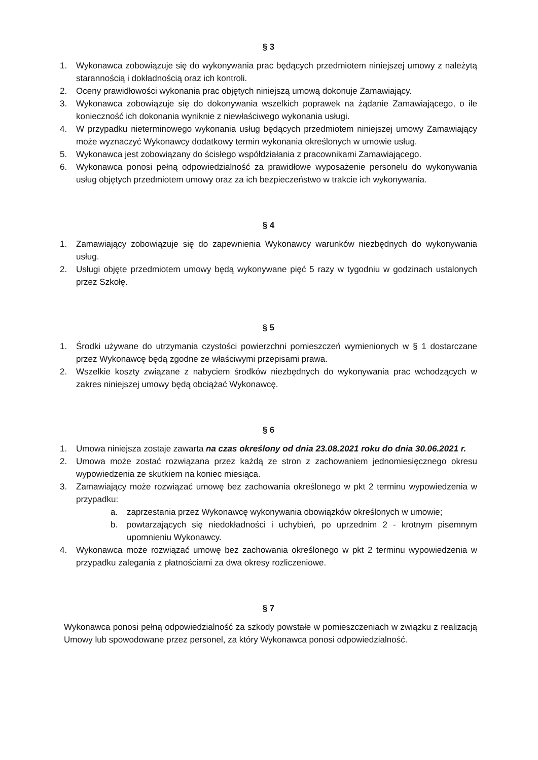§ 3
1. Wykonawca zobowiązuje się do wykonywania prac będących przedmiotem niniejszej umowy z należytą starannością i dokładnością oraz ich kontroli.
2. Oceny prawidłowości wykonania prac objętych niniejszą umową dokonuje Zamawiający.
3. Wykonawca zobowiązuje się do dokonywania wszelkich poprawek na żądanie Zamawiającego, o ile konieczność ich dokonania wyniknie z niewłaściwego wykonania usługi.
4. W przypadku nieterminowego wykonania usług będących przedmiotem niniejszej umowy Zamawiający może wyznaczyć Wykonawcy dodatkowy termin wykonania określonych w umowie usług.
5. Wykonawca jest zobowiązany do ścisłego współdziałania z pracownikami Zamawiającego.
6. Wykonawca ponosi pełną odpowiedzialność za prawidłowe wyposażenie personelu do wykonywania usług objętych przedmiotem umowy oraz za ich bezpieczeństwo w trakcie ich wykonywania.
§ 4
1. Zamawiający zobowiązuje się do zapewnienia Wykonawcy warunków niezbędnych do wykonywania usług.
2. Usługi objęte przedmiotem umowy będą wykonywane pięć 5 razy w tygodniu w godzinach ustalonych przez Szkołę.
§ 5
1. Środki używane do utrzymania czystości powierzchni pomieszczeń wymienionych w § 1 dostarczane przez Wykonawcę będą zgodne ze właściwymi przepisami prawa.
2. Wszelkie koszty związane z nabyciem środków niezbędnych do wykonywania prac wchodzących w zakres niniejszej umowy będą obciążać Wykonawcę.
§ 6
1. Umowa niniejsza zostaje zawarta na czas określony od dnia 23.08.2021 roku do dnia 30.06.2021 r.
2. Umowa może zostać rozwiązana przez każdą ze stron z zachowaniem jednomiesięcznego okresu wypowiedzenia ze skutkiem na koniec miesiąca.
3. Zamawiający może rozwiązać umowę bez zachowania określonego w pkt 2 terminu wypowiedzenia w przypadku:
a. zaprzestania przez Wykonawcę wykonywania obowiązków określonych w umowie;
b. powtarzających się niedokładności i uchybień, po uprzednim 2 - krotnym pisemnym upomnieniu Wykonawcy.
4. Wykonawca może rozwiązać umowę bez zachowania określonego w pkt 2 terminu wypowiedzenia w przypadku zalegania z płatnościami za dwa okresy rozliczeniowe.
§ 7
Wykonawca ponosi pełną odpowiedzialność za szkody powstałe w pomieszczeniach w związku z realizacją Umowy lub spowodowane przez personel, za który Wykonawca ponosi odpowiedzialność.